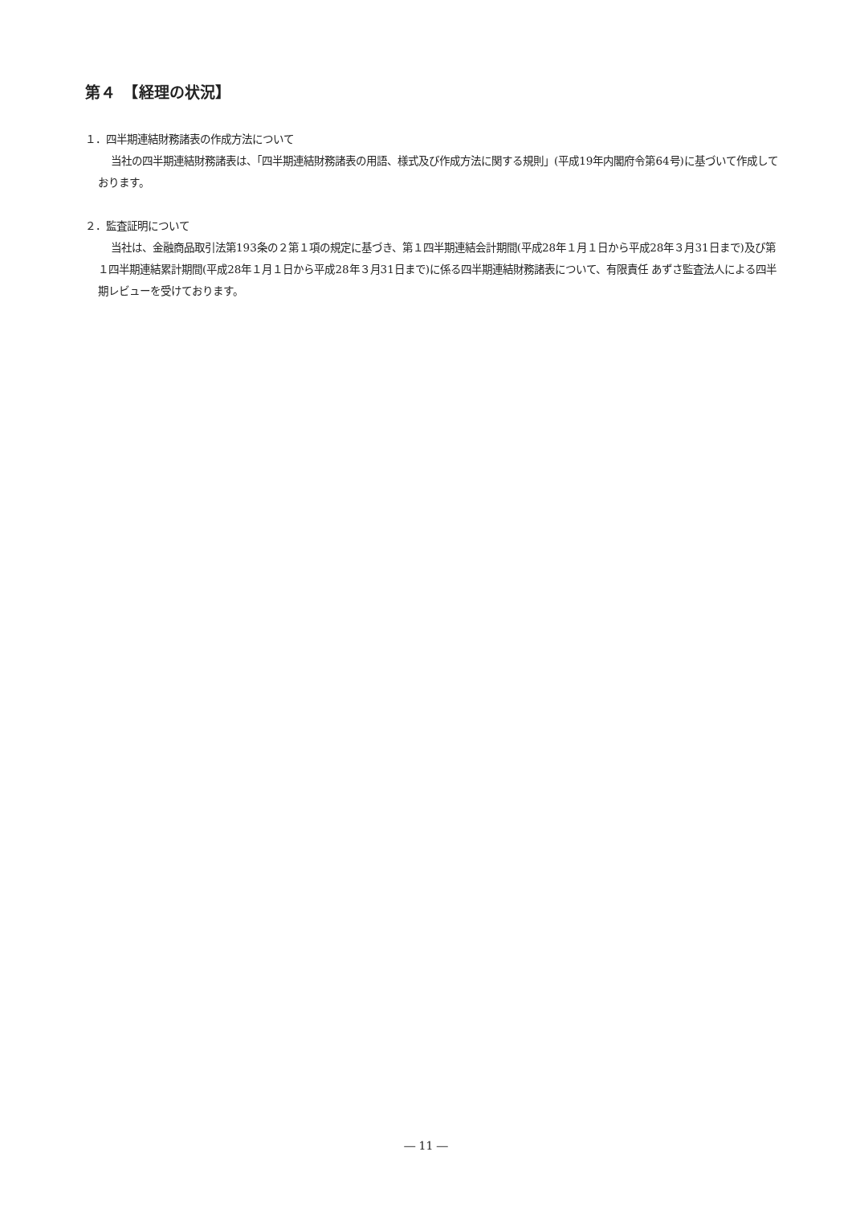第４　【経理の状況】
１．四半期連結財務諸表の作成方法について
当社の四半期連結財務諸表は、「四半期連結財務諸表の用語、様式及び作成方法に関する規則」(平成19年内閣府令第64号)に基づいて作成しております。
２．監査証明について
当社は、金融商品取引法第193条の２第１項の規定に基づき、第１四半期連結会計期間(平成28年１月１日から平成28年３月31日まで)及び第１四半期連結累計期間(平成28年１月１日から平成28年３月31日まで)に係る四半期連結財務諸表について、有限責任 あずさ監査法人による四半期レビューを受けております。
― 11 ―